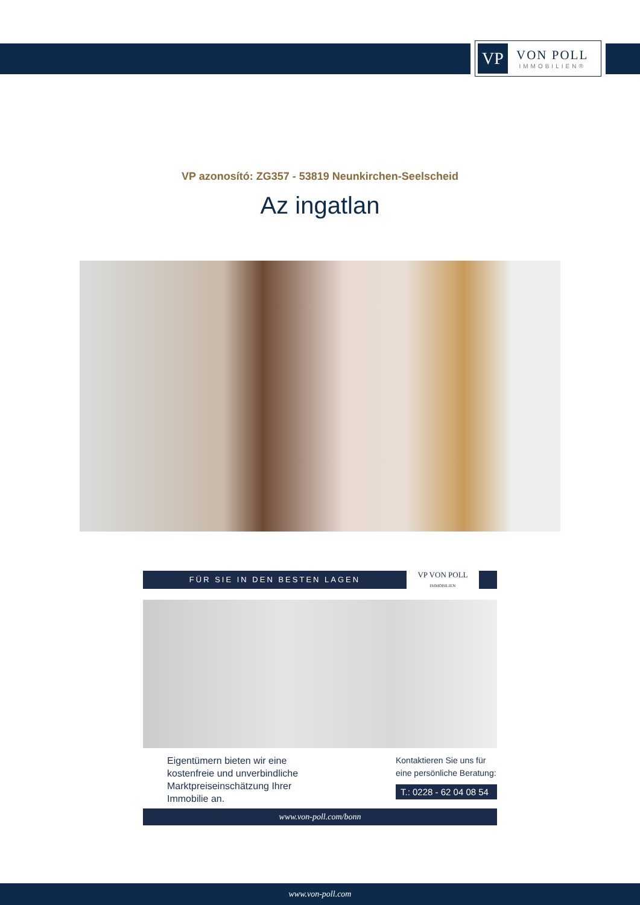VP
VON POLL
IMMOBILIEN®
VP azonosító: ZG357 - 53819 Neunkirchen-Seelscheid
Az ingatlan
FÜR SIE IN DEN BESTEN LAGEN
VP VON POLL
IMMOBILIEN
Eigentümern bieten wir eine
kostenfreie und unverbindliche
Marktpreiseinschätzung Ihrer
Immobilie an.
Kontaktieren Sie uns für
eine persönliche Beratung:
T.: 0228 - 62 04 08 54
www.von-poll.com/bonn
www.von-poll.com